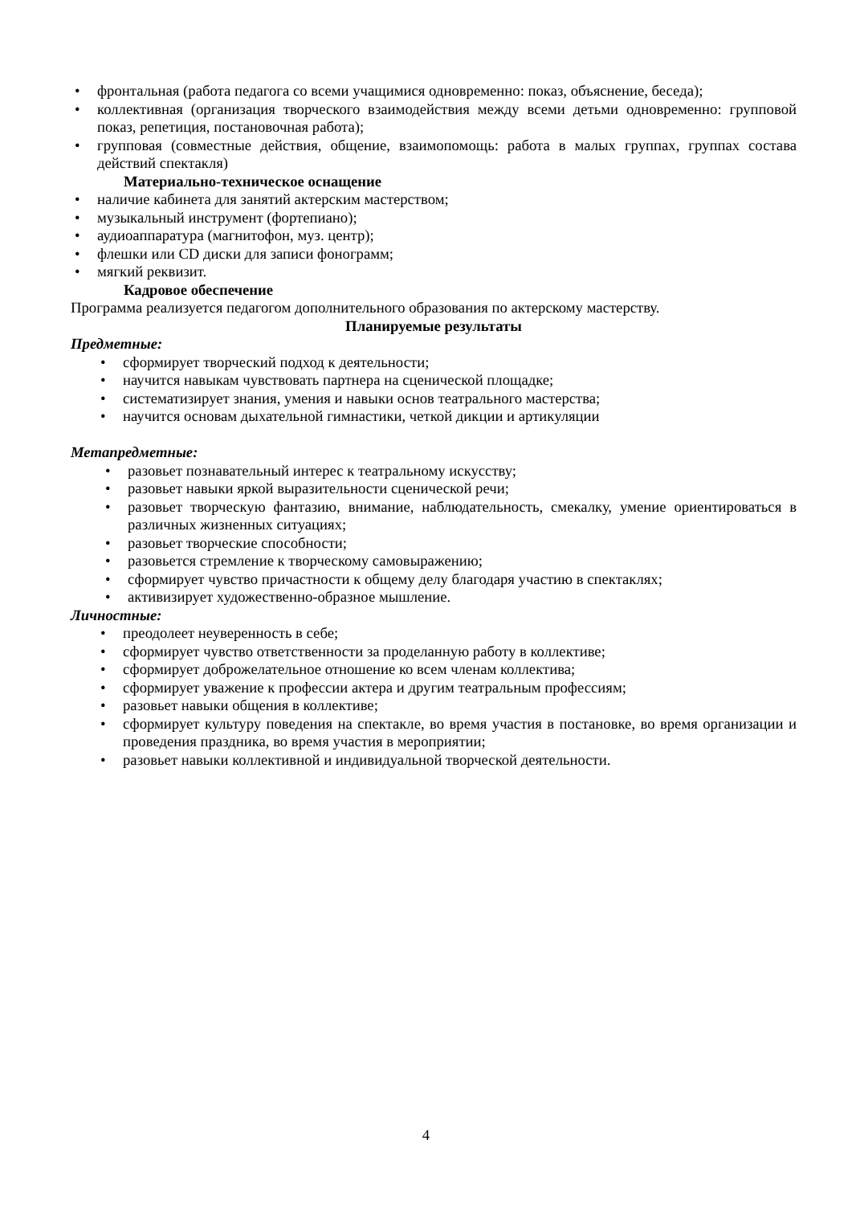• фронтальная (работа педагога со всеми учащимися одновременно: показ, объяснение, беседа);
• коллективная (организация творческого взаимодействия между всеми детьми одновременно: групповой показ, репетиция, постановочная работа);
• групповая (совместные действия, общение, взаимопомощь: работа в малых группах, группах состава действий спектакля)
Материально-техническое оснащение
• наличие кабинета для занятий актерским мастерством;
• музыкальный инструмент (фортепиано);
• аудиоаппаратура (магнитофон, муз. центр);
• флешки или CD диски для записи фонограмм;
• мягкий реквизит.
Кадровое обеспечение
Программа реализуется педагогом дополнительного образования по актерскому мастерству.
Планируемые результаты
Предметные:
• сформирует творческий подход к деятельности;
• научится навыкам чувствовать партнера на сценической площадке;
• систематизирует знания, умения и навыки основ театрального мастерства;
• научится основам дыхательной гимнастики, четкой дикции и артикуляции
Метапредметные:
• разовьет познавательный интерес к театральному искусству;
• разовьет навыки яркой выразительности сценической речи;
• разовьет творческую фантазию, внимание, наблюдательность, смекалку, умение ориентироваться в различных жизненных ситуациях;
• разовьет творческие способности;
• разовьется стремление к творческому самовыражению;
• сформирует чувство причастности к общему делу благодаря участию в спектаклях;
• активизирует художественно-образное мышление.
Личностные:
• преодолеет неуверенность в себе;
• сформирует чувство ответственности за проделанную работу в коллективе;
• сформирует доброжелательное отношение ко всем членам коллектива;
• сформирует уважение к профессии актера и другим театральным профессиям;
• разовьет навыки общения в коллективе;
• сформирует культуру поведения на спектакле, во время участия в постановке, во время организации и проведения праздника, во время участия в мероприятии;
• разовьет навыки коллективной и индивидуальной творческой деятельности.
4